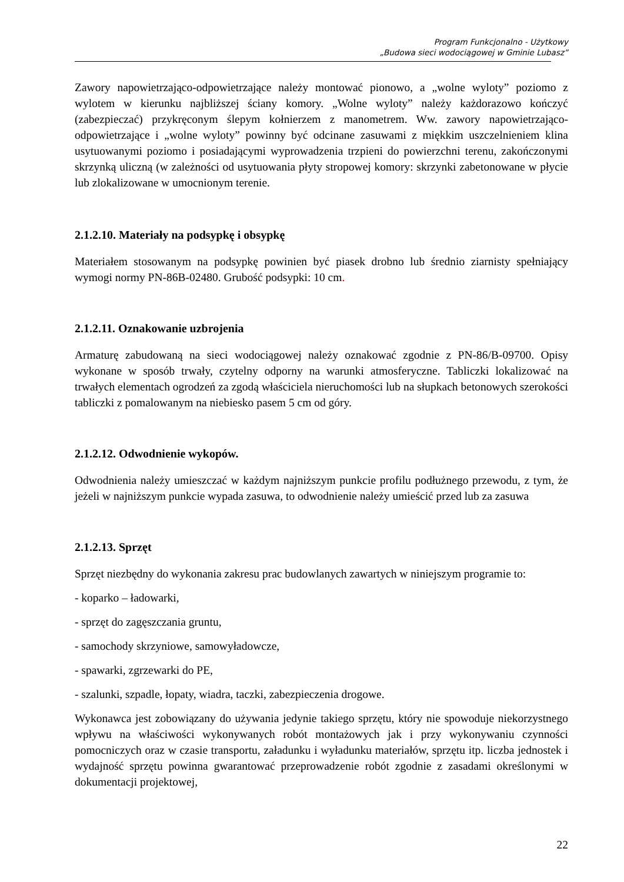Program Funkcjonalno - Użytkowy
„Budowa sieci wodociągowej w Gminie Lubasz”
Zawory napowietrzająco-odpowietrzające należy montować pionowo, a „wolne wyloty” poziomo z wylotem w kierunku najbliższej ściany komory. „Wolne wyloty” należy każdorazowo kończyć (zabezpieczać) przykręconym ślepym kołnierzem z manometrem. Ww. zawory napowietrzająco-odpowietrzające i „wolne wyloty” powinny być odcinane zasuwami z miękkim uszczelnieniem klina usytuowanymi poziomo i posiadającymi wyprowadzenia trzpieni do powierzchni terenu, zakończonymi skrzynką uliczną (w zależności od usytuowania płyty stropowej komory: skrzynki zabetonowane w płycie lub zlokalizowane w umocnionym terenie.
2.1.2.10. Materiały na podsypkę i obsypkę
Materiałem stosowanym na podsypkę powinien być piasek drobno lub średnio ziarnisty spełniający wymogi normy PN-86B-02480. Grubość podsypki: 10 cm.
2.1.2.11. Oznakowanie uzbrojenia
Armaturę zabudowaną na sieci wodociągowej należy oznakować zgodnie z PN-86/B-09700. Opisy wykonane w sposób trwały, czytelny odporny na warunki atmosferyczne. Tabliczki lokalizować na trwałych elementach ogrodzeń za zgodą właściciela nieruchomości lub na słupkach betonowych szerokości tabliczki z pomalowanym na niebiesko pasem 5 cm od góry.
2.1.2.12. Odwodnienie wykopów.
Odwodnienia należy umieszczać w każdym najniższym punkcie profilu podłużnego przewodu, z tym, że jeżeli w najniższym punkcie wypada zasuwa, to odwodnienie należy umieścić przed lub za zasuwa
2.1.2.13. Sprzęt
Sprzęt niezbędny do wykonania zakresu prac budowlanych zawartych w niniejszym programie to:
- koparko – ładowarki,
- sprzęt do zagęszczania gruntu,
- samochody skrzyniowe, samowyładowcze,
- spawarki, zgrzewarki do PE,
- szalunki, szpadle, łopaty, wiadra, taczki, zabezpieczenia drogowe.
Wykonawca jest zobowiązany do używania jedynie takiego sprzętu, który nie spowoduje niekorzystnego wpływu na właściwości wykonywanych robót montażowych jak i przy wykonywaniu czynności pomocniczych oraz w czasie transportu, załadunku i wyładunku materiałów, sprzętu itp. liczba jednostek i wydajność sprzętu powinna gwarantować przeprowadzenie robót zgodnie z zasadami określonymi w dokumentacji projektowej,
22